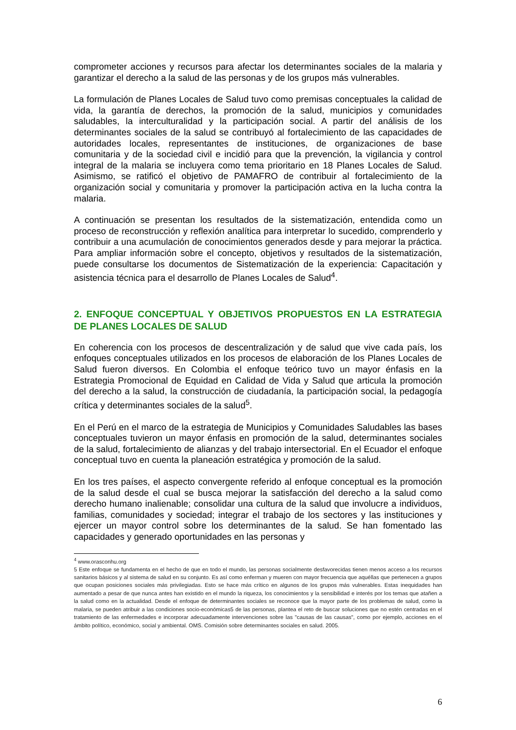comprometer acciones y recursos para afectar los determinantes sociales de la malaria y garantizar el derecho a la salud de las personas y de los grupos más vulnerables.
La formulación de Planes Locales de Salud tuvo como premisas conceptuales la calidad de vida, la garantía de derechos, la promoción de la salud, municipios y comunidades saludables, la interculturalidad y la participación social. A partir del análisis de los determinantes sociales de la salud se contribuyó al fortalecimiento de las capacidades de autoridades locales, representantes de instituciones, de organizaciones de base comunitaria y de la sociedad civil e incidió para que la prevención, la vigilancia y control integral de la malaria se incluyera como tema prioritario en 18 Planes Locales de Salud. Asimismo, se ratificó el objetivo de PAMAFRO de contribuir al fortalecimiento de la organización social y comunitaria y promover la participación activa en la lucha contra la malaria.
A continuación se presentan los resultados de la sistematización, entendida como un proceso de reconstrucción y reflexión analítica para interpretar lo sucedido, comprenderlo y contribuir a una acumulación de conocimientos generados desde y para mejorar la práctica. Para ampliar información sobre el concepto, objetivos y resultados de la sistematización, puede consultarse los documentos de Sistematización de la experiencia: Capacitación y asistencia técnica para el desarrollo de Planes Locales de Salud<sup>4</sup>.
2. ENFOQUE CONCEPTUAL Y OBJETIVOS PROPUESTOS EN LA ESTRATEGIA DE PLANES LOCALES DE SALUD
En coherencia con los procesos de descentralización y de salud que vive cada país, los enfoques conceptuales utilizados en los procesos de elaboración de los Planes Locales de Salud fueron diversos. En Colombia el enfoque teórico tuvo un mayor énfasis en la Estrategia Promocional de Equidad en Calidad de Vida y Salud que articula la promoción del derecho a la salud, la construcción de ciudadanía, la participación social, la pedagogía crítica y determinantes sociales de la salud<sup>5</sup>.
En el Perú en el marco de la estrategia de Municipios y Comunidades Saludables las bases conceptuales tuvieron un mayor énfasis en promoción de la salud, determinantes sociales de la salud, fortalecimiento de alianzas y del trabajo intersectorial. En el Ecuador el enfoque conceptual tuvo en cuenta la planeación estratégica y promoción de la salud.
En los tres países, el aspecto convergente referido al enfoque conceptual es la promoción de la salud desde el cual se busca mejorar la satisfacción del derecho a la salud como derecho humano inalienable; consolidar una cultura de la salud que involucre a individuos, familias, comunidades y sociedad; integrar el trabajo de los sectores y las instituciones y ejercer un mayor control sobre los determinantes de la salud. Se han fomentado las capacidades y generado oportunidades en las personas y
<sup>4</sup> www.orasconhu.org
5 Este enfoque se fundamenta en el hecho de que en todo el mundo, las personas socialmente desfavorecidas tienen menos acceso a los recursos sanitarios básicos y al sistema de salud en su conjunto. Es así como enferman y mueren con mayor frecuencia que aquéllas que pertenecen a grupos que ocupan posiciones sociales más privilegiadas. Esto se hace más crítico en algunos de los grupos más vulnerables. Estas inequidades han aumentado a pesar de que nunca antes han existido en el mundo la riqueza, los conocimientos y la sensibilidad e interés por los temas que atañen a la salud como en la actualidad. Desde el enfoque de determinantes sociales se reconoce que la mayor parte de los problemas de salud, como la malaria, se pueden atribuir a las condiciones socio-económicas5 de las personas, plantea el reto de buscar soluciones que no estén centradas en el tratamiento de las enfermedades e incorporar adecuadamente intervenciones sobre las "causas de las causas", como por ejemplo, acciones en el ámbito político, económico, social y ambiental. OMS. Comisión sobre determinantes sociales en salud. 2005.
6